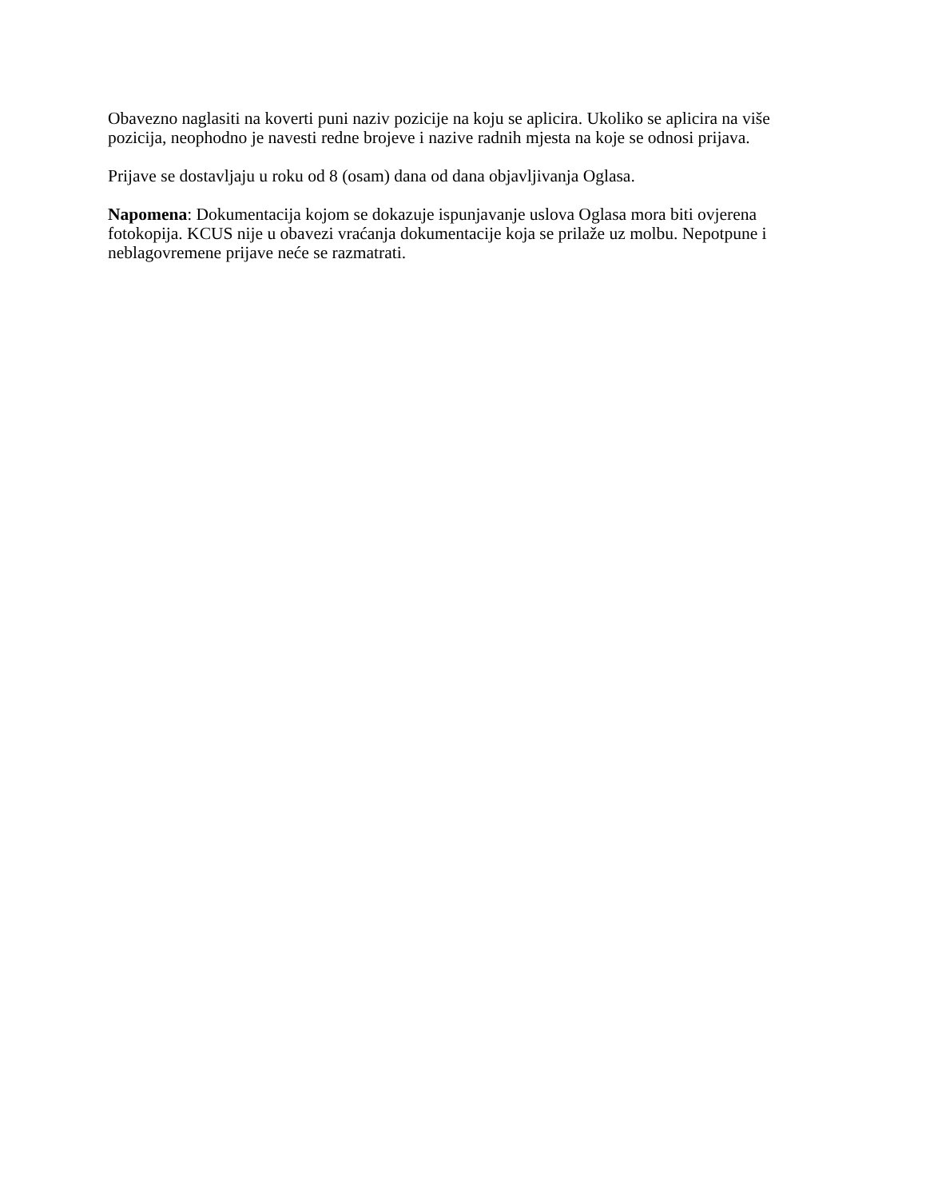Obavezno naglasiti na koverti puni naziv pozicije na koju se aplicira. Ukoliko se aplicira na više pozicija, neophodno je navesti redne brojeve i nazive radnih mjesta na koje se odnosi prijava.
Prijave se dostavljaju u roku od 8 (osam) dana od dana objavljivanja Oglasa.
Napomena: Dokumentacija kojom se dokazuje ispunjavanje uslova Oglasa mora biti ovjerena fotokopija. KCUS nije u obavezi vraćanja dokumentacije koja se prilaže uz molbu. Nepotpune i neblagovremene prijave neće se razmatrati.